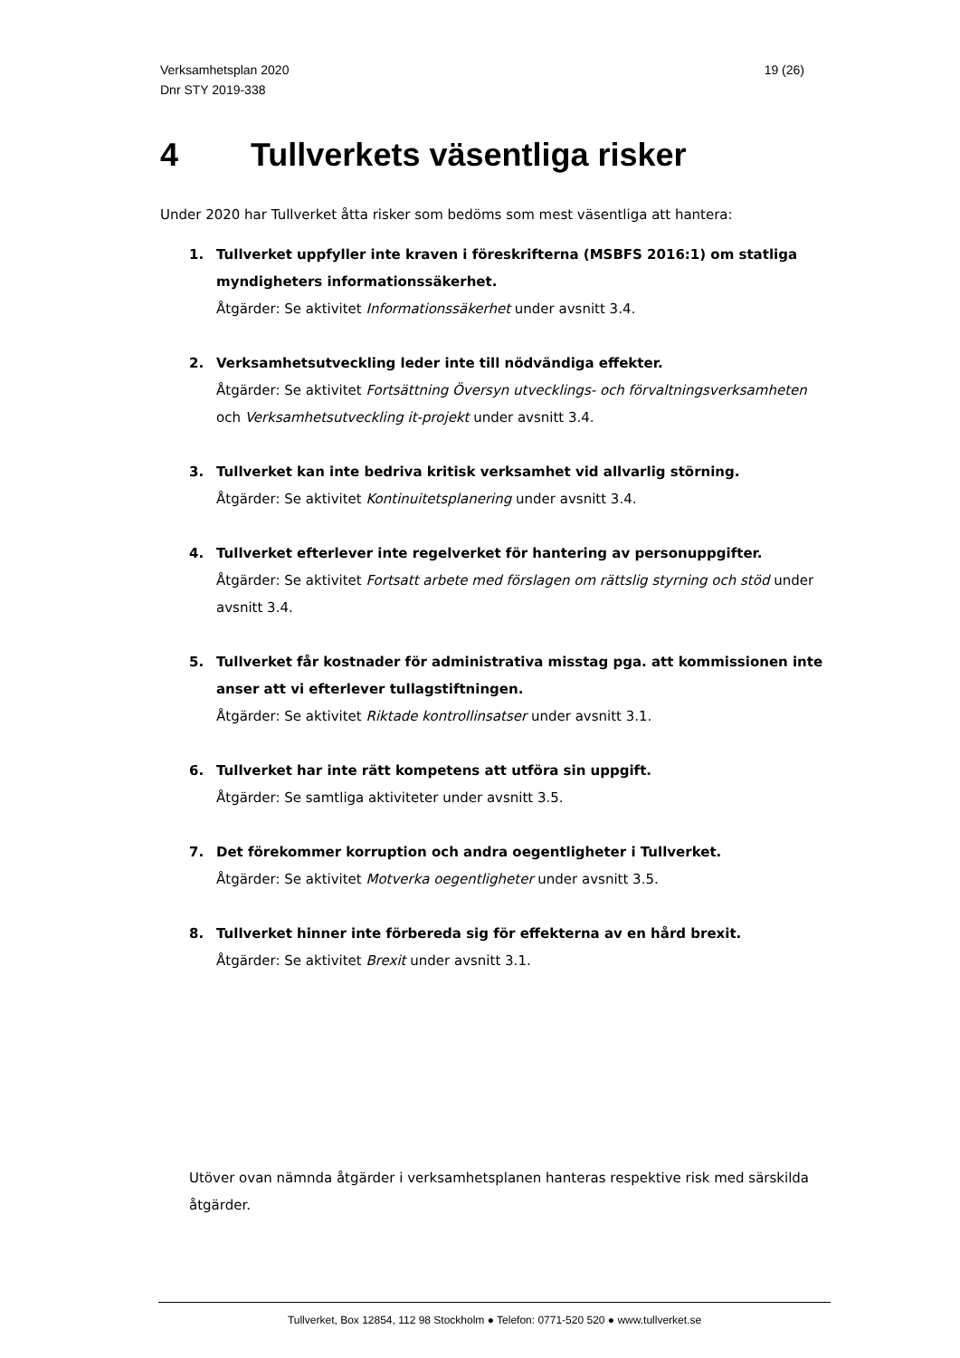Verksamhetsplan 2020
Dnr STY 2019-338
19 (26)
4 Tullverkets väsentliga risker
Under 2020 har Tullverket åtta risker som bedöms som mest väsentliga att hantera:
1. Tullverket uppfyller inte kraven i föreskrifterna (MSBFS 2016:1) om statliga myndigheters informationssäkerhet.
Åtgärder: Se aktivitet Informationssäkerhet under avsnitt 3.4.
2. Verksamhetsutveckling leder inte till nödvändiga effekter.
Åtgärder: Se aktivitet Fortsättning Översyn utvecklings- och förvaltningsverksamheten och Verksamhetsutveckling it-projekt under avsnitt 3.4.
3. Tullverket kan inte bedriva kritisk verksamhet vid allvarlig störning.
Åtgärder: Se aktivitet Kontinuitetsplanering under avsnitt 3.4.
4. Tullverket efterlever inte regelverket för hantering av personuppgifter.
Åtgärder: Se aktivitet Fortsatt arbete med förslagen om rättslig styrning och stöd under avsnitt 3.4.
5. Tullverket får kostnader för administrativa misstag pga. att kommissionen inte anser att vi efterlever tullagstiftningen.
Åtgärder: Se aktivitet Riktade kontrollinsatser under avsnitt 3.1.
6. Tullverket har inte rätt kompetens att utföra sin uppgift.
Åtgärder: Se samtliga aktiviteter under avsnitt 3.5.
7. Det förekommer korruption och andra oegentligheter i Tullverket.
Åtgärder: Se aktivitet Motverka oegentligheter under avsnitt 3.5.
8. Tullverket hinner inte förbereda sig för effekterna av en hård brexit.
Åtgärder: Se aktivitet Brexit under avsnitt 3.1.
Utöver ovan nämnda åtgärder i verksamhetsplanen hanteras respektive risk med särskilda åtgärder.
Tullverket, Box 12854, 112 98 Stockholm ● Telefon: 0771-520 520 ● www.tullverket.se